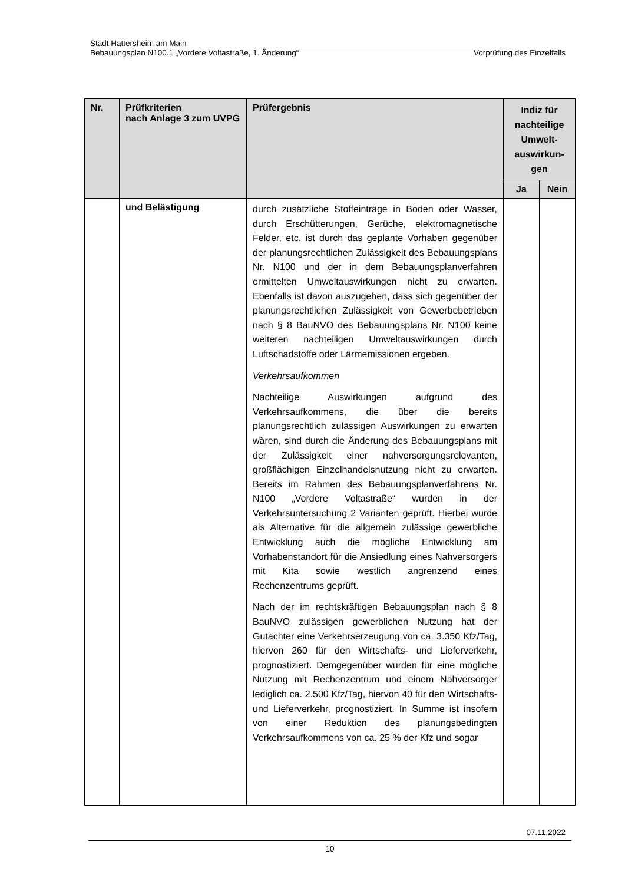Stadt Hattersheim am Main
Bebauungsplan N100.1 „Vordere Voltastraße, 1. Änderung“Vorprüfung des Einzelfalls
| Nr. | Prüfkriterien nach Anlage 3 zum UVPG | Prüfergebnis | Indiz für nachteilige Umwelt-auswirkun-gen | |
| --- | --- | --- | --- | --- |
| | | | Ja | Nein |
| | und Belästigung | durch zusätzliche Stoffeinträge in Boden oder Wasser, durch Erschütterungen, Gerüche, elektromagnetische Felder, etc. ist durch das geplante Vorhaben gegenüber der planungsrechtlichen Zulässigkeit des Bebauungsplans Nr. N100 und der in dem Bebauungsplanverfahren ermittelten Umweltauswirkungen nicht zu erwarten. Ebenfalls ist davon auszugehen, dass sich gegenüber der planungsrechtlichen Zulässigkeit von Gewerbebetrieben nach § 8 BauNVO des Bebauungsplans Nr. N100 keine weiteren nachteiligen Umweltauswirkungen durch Luftschadstoffe oder Lärmemissionen ergeben. Verkehrsaufkommen Nachteilige Auswirkungen aufgrund des Verkehrsaufkommens, die über die bereits planungsrechtlich zulässigen Auswirkungen zu erwarten wären, sind durch die Änderung des Bebauungsplans mit der Zulässigkeit einer nahversorgungsrelevanten, großflächigen Einzelhandelsnutzung nicht zu erwarten. Bereits im Rahmen des Bebauungsplanverfahrens Nr. N100 „Vordere Voltastraße“ wurden in der Verkehrsuntersuchung 2 Varianten geprüft. Hierbei wurde als Alternative für die allgemein zulässige gewerbliche Entwicklung auch die mögliche Entwicklung am Vorhabenstandort für die Ansiedlung eines Nahversorgers mit Kita sowie westlich angrenzend eines Rechenzentrums geprüft. Nach der im rechtskräftigen Bebauungsplan nach § 8 BauNVO zulässigen gewerblichen Nutzung hat der Gutachter eine Verkehrserzeugung von ca. 3.350 Kfz/Tag, hiervon 260 für den Wirtschafts- und Lieferverkehr, prognostiziert. Demgegenüber wurden für eine mögliche Nutzung mit Rechenzentrum und einem Nahversorger lediglich ca. 2.500 Kfz/Tag, hiervon 40 für den Wirtschafts- und Lieferverkehr, prognostiziert. In Summe ist insofern von einer Reduktion des planungsbedingten Verkehrsaufkommens von ca. 25 % der Kfz und sogar | | |
07.11.2022
10